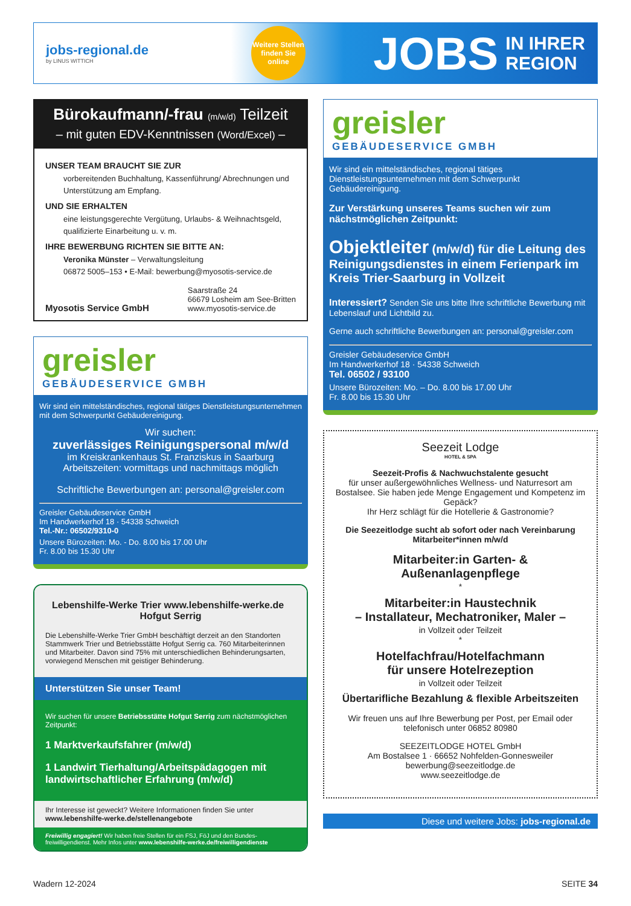jobs-regional.de
by LINUS WITTICH
Weitere Stellen finden Sie online
JOBS IN IHRER
REGION
Bürokaufmann/-frau (m/w/d) Teilzeit
– mit guten EDV-Kenntnissen (Word/Excel) –
UNSER TEAM BRAUCHT SIE ZUR
vorbereitenden Buchhaltung, Kassenführung/ Abrechnungen und Unterstützung am Empfang.
UND SIE ERHALTEN
eine leistungsgerechte Vergütung, Urlaubs- & Weihnachtsgeld, qualifizierte Einarbeitung u. v. m.
IHRE BEWERBUNG RICHTEN SIE BITTE AN:
Veronika Münster – Verwaltungsleitung
06872 5005–153 • E-Mail: bewerbung@myosotis-service.de
Myosotis Service GmbH
Saarstraße 24
66679 Losheim am See-Britten
www.myosotis-service.de
greisler
GEBÄUDESERVICE GMBH
Wir sind ein mittelständisches, regional tätiges Dienstleistungsunternehmen mit dem Schwerpunkt Gebäudereinigung.
Wir suchen:
zuverlässiges Reinigungspersonal m/w/d
im Kreiskrankenhaus St. Franziskus in Saarburg
Arbeitszeiten: vormittags und nachmittags möglich
Schriftliche Bewerbungen an: personal@greisler.com
Greisler Gebäudeservice GmbH
Im Handwerkerhof 18 · 54338 Schweich
Tel.-Nr.: 06502/9310-0
Unsere Bürozeiten: Mo. - Do. 8.00 bis 17.00 Uhr
Fr. 8.00 bis 15.30 Uhr
Lebenshilfe-Werke Trier www.lebenshilfe-werke.de Hofgut Serrig
Die Lebenshilfe-Werke Trier GmbH beschäftigt derzeit an den Standorten Stammwerk Trier und Betriebsstätte Hofgut Serrig ca. 760 Mitarbeiterinnen und Mitarbeiter. Davon sind 75% mit unterschiedlichen Behinderungsarten, vorwiegend Menschen mit geistiger Behinderung.
Unterstützen Sie unser Team!
Wir suchen für unsere Betriebsstätte Hofgut Serrig zum nächstmöglichen Zeitpunkt:
1 Marktverkaufsfahrer (m/w/d)
1 Landwirt Tierhaltung/Arbeitspädagogen mit landwirtschaftlicher Erfahrung (m/w/d)
Ihr Interesse ist geweckt? Weitere Informationen finden Sie unter
www.lebenshilfe-werke.de/stellenangebote
Freiwillig engagiert! Wir haben freie Stellen für ein FSJ, FöJ und den Bundes-freiwilligendienst. Mehr Infos unter www.lebenshilfe-werke.de/freiwilligendienste
greisler
GEBÄUDESERVICE GMBH
Wir sind ein mittelständisches, regional tätiges Dienstleistungsunternehmen mit dem Schwerpunkt Gebäudereinigung.
Zur Verstärkung unseres Teams suchen wir zum nächstmöglichen Zeitpunkt:
Objektleiter (m/w/d) für die Leitung des Reinigungsdienstes in einem Ferienpark im Kreis Trier-Saarburg in Vollzeit
Interessiert? Senden Sie uns bitte Ihre schriftliche Bewerbung mit Lebenslauf und Lichtbild zu.
Gerne auch schriftliche Bewerbungen an: personal@greisler.com
Greisler Gebäudeservice GmbH
Im Handwerkerhof 18 · 54338 Schweich
Tel. 06502 / 93100
Unsere Bürozeiten: Mo. – Do. 8.00 bis 17.00 Uhr
Fr. 8.00 bis 15.30 Uhr
Seezeit Lodge
HOTEL & SPA
Seezeit-Profis & Nachwuchstalente gesucht
für unser außergewöhnliches Wellness- und Naturresort am Bostalsee. Sie haben jede Menge Engagement und Kompetenz im Gepäck?
Ihr Herz schlägt für die Hotellerie & Gastronomie?
Die Seezeitlodge sucht ab sofort oder nach Vereinbarung Mitarbeiter*innen m/w/d
Mitarbeiter:in Garten- & Außenanlagenpflege
*
Mitarbeiter:in Haustechnik
– Installateur, Mechatroniker, Maler –
in Vollzeit oder Teilzeit
*
Hotelfachfrau/Hotelfachmann
für unsere Hotelrezeption
in Vollzeit oder Teilzeit
Übertarifliche Bezahlung & flexible Arbeitszeiten
Wir freuen uns auf Ihre Bewerbung per Post, per Email oder telefonisch unter 06852 80980
SEEZEITLODGE HOTEL GmbH
Am Bostalsee 1 · 66652 Nohfelden-Gonnesweiler
bewerbung@seezeitlodge.de
www.seezeitlodge.de
Diese und weitere Jobs: jobs-regional.de
Wadern 12-2024 SEITE 34